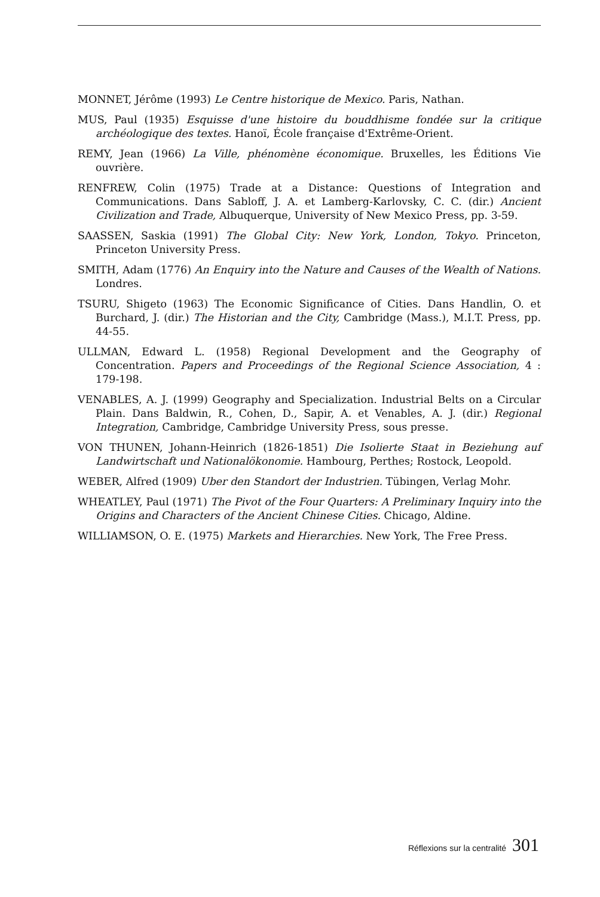MONNET, Jérôme (1993) Le Centre historique de Mexico. Paris, Nathan.
MUS, Paul (1935) Esquisse d'une histoire du bouddhisme fondée sur la critique archéologique des textes. Hanoï, École française d'Extrême-Orient.
REMY, Jean (1966) La Ville, phénomène économique. Bruxelles, les Éditions Vie ouvrière.
RENFREW, Colin (1975) Trade at a Distance: Questions of Integration and Communications. Dans Sabloff, J. A. et Lamberg-Karlovsky, C. C. (dir.) Ancient Civilization and Trade, Albuquerque, University of New Mexico Press, pp. 3-59.
SAASSEN, Saskia (1991) The Global City: New York, London, Tokyo. Princeton, Princeton University Press.
SMITH, Adam (1776) An Enquiry into the Nature and Causes of the Wealth of Nations. Londres.
TSURU, Shigeto (1963) The Economic Significance of Cities. Dans Handlin, O. et Burchard, J. (dir.) The Historian and the City, Cambridge (Mass.), M.I.T. Press, pp. 44-55.
ULLMAN, Edward L. (1958) Regional Development and the Geography of Concentration. Papers and Proceedings of the Regional Science Association, 4 : 179-198.
VENABLES, A. J. (1999) Geography and Specialization. Industrial Belts on a Circular Plain. Dans Baldwin, R., Cohen, D., Sapir, A. et Venables, A. J. (dir.) Regional Integration, Cambridge, Cambridge University Press, sous presse.
VON THUNEN, Johann-Heinrich (1826-1851) Die Isolierte Staat in Beziehung auf Landwirtschaft und Nationalökonomie. Hambourg, Perthes; Rostock, Leopold.
WEBER, Alfred (1909) Uber den Standort der Industrien. Tübingen, Verlag Mohr.
WHEATLEY, Paul (1971) The Pivot of the Four Quarters: A Preliminary Inquiry into the Origins and Characters of the Ancient Chinese Cities. Chicago, Aldine.
WILLIAMSON, O. E. (1975) Markets and Hierarchies. New York, The Free Press.
Réflexions sur la centralité 301